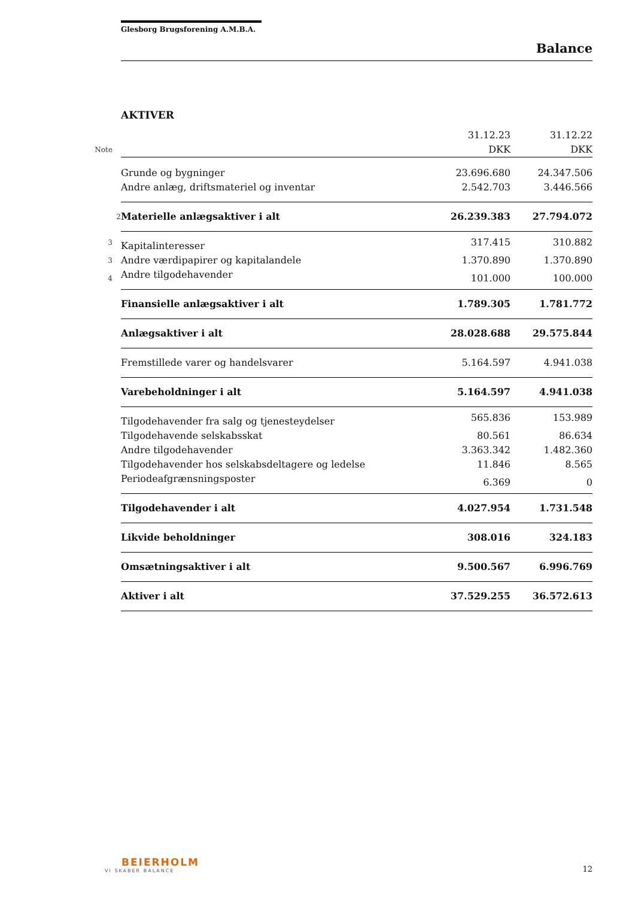Glesborg Brugsforening A.M.B.A.
Balance
AKTIVER
| | | 31.12.23 | 31.12.22 |
| Note | | DKK | DKK |
| | Grunde og bygninger | 23.696.680 | 24.347.506 |
| | Andre anlæg, driftsmateriel og inventar | 2.542.703 | 3.446.566 |
| 2 | Materielle anlægsaktiver i alt | 26.239.383 | 27.794.072 |
| 3 | Kapitalinteresser | 317.415 | 310.882 |
| 3 | Andre værdipapirer og kapitalandele | 1.370.890 | 1.370.890 |
| 4 | Andre tilgodehavender | 101.000 | 100.000 |
| | Finansielle anlægsaktiver i alt | 1.789.305 | 1.781.772 |
| | Anlægsaktiver i alt | 28.028.688 | 29.575.844 |
| | Fremstillede varer og handelsvarer | 5.164.597 | 4.941.038 |
| | Varebeholdninger i alt | 5.164.597 | 4.941.038 |
| | Tilgodehavender fra salg og tjenesteydelser | 565.836 | 153.989 |
| | Tilgodehavende selskabsskat | 80.561 | 86.634 |
| | Andre tilgodehavender | 3.363.342 | 1.482.360 |
| | Tilgodehavender hos selskabsdeltagere og ledelse | 11.846 | 8.565 |
| | Periodeafgrænsningsposter | 6.369 | 0 |
| | Tilgodehavender i alt | 4.027.954 | 1.731.548 |
| | Likvide beholdninger | 308.016 | 324.183 |
| | Omsætningsaktiver i alt | 9.500.567 | 6.996.769 |
| | Aktiver i alt | 37.529.255 | 36.572.613 |
BEIERHOLM
VI SKABER BALANCE
12